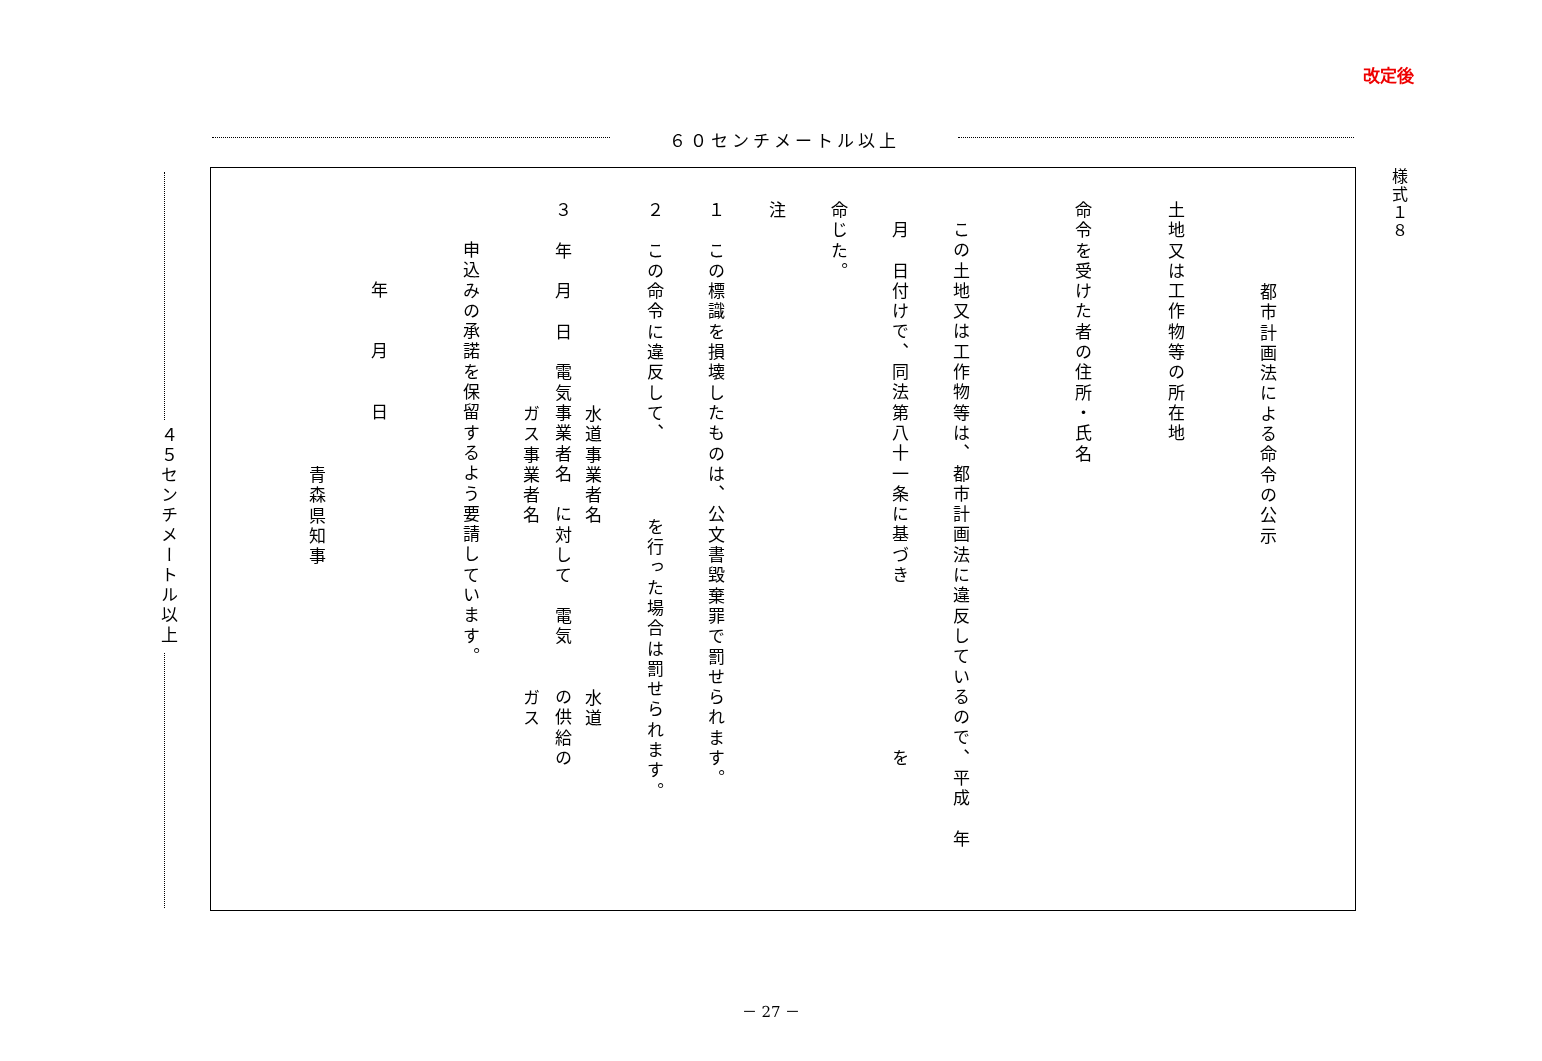改定後
６０センチメートル以上
４５センチメートル以上
様式１８
都市計画法による命令の公示
土地又は工作物等の所在地
命令を受けた者の住所・氏名
この土地又は工作物等は、都市計画法に違反しているので、平成　年
月　日付けで、同法第八十一条に基づき　　　　　　　　を
命じた。
注
１　この標識を損壊したものは、公文書毀棄罪で罰せられます。
２　この命令に違反して、　　　　を行った場合は罰せられます。
水道事業者名　　　　　　　　水道
３　年　月　日　電気事業者名　に対して　電気　　の供給の
ガス事業者名　　　　　　　　ガス
申込みの承諾を保留するよう要請しています。
年　　月　　日
青森県知事
－ 27 －